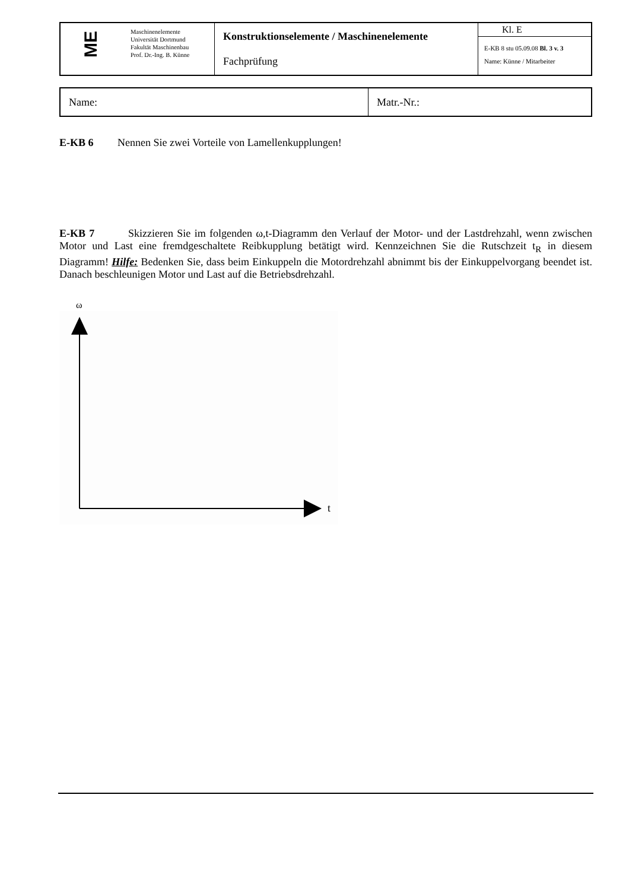| ME | Maschinenelemente Universität Dortmund Fakultät Maschinenbau Prof. Dr.-Ing. B. Künne | Konstruktionselemente / Maschinenelemente Fachprüfung | Kl. E E-KB 8 stu 05.09.08 Bl. 3 v. 3 Name: Künne / Mitarbeiter |
| Name: | Matr.-Nr.: |
E-KB 6 Nennen Sie zwei Vorteile von Lamellenkupplungen!
E-KB 7 Skizzieren Sie im folgenden ω,t-Diagramm den Verlauf der Motor- und der Lastdrehzahl, wenn zwischen Motor und Last eine fremdgeschaltete Reibkupplung betätigt wird. Kennzeichnen Sie die Rutschzeit t<sub>R</sub> in diesem Diagramm! Hilfe: Bedenken Sie, dass beim Einkuppeln die Motordrehzahl abnimmt bis der Einkuppelvorgang beendet ist. Danach beschleunigen Motor und Last auf die Betriebsdrehzahl.
ω
t